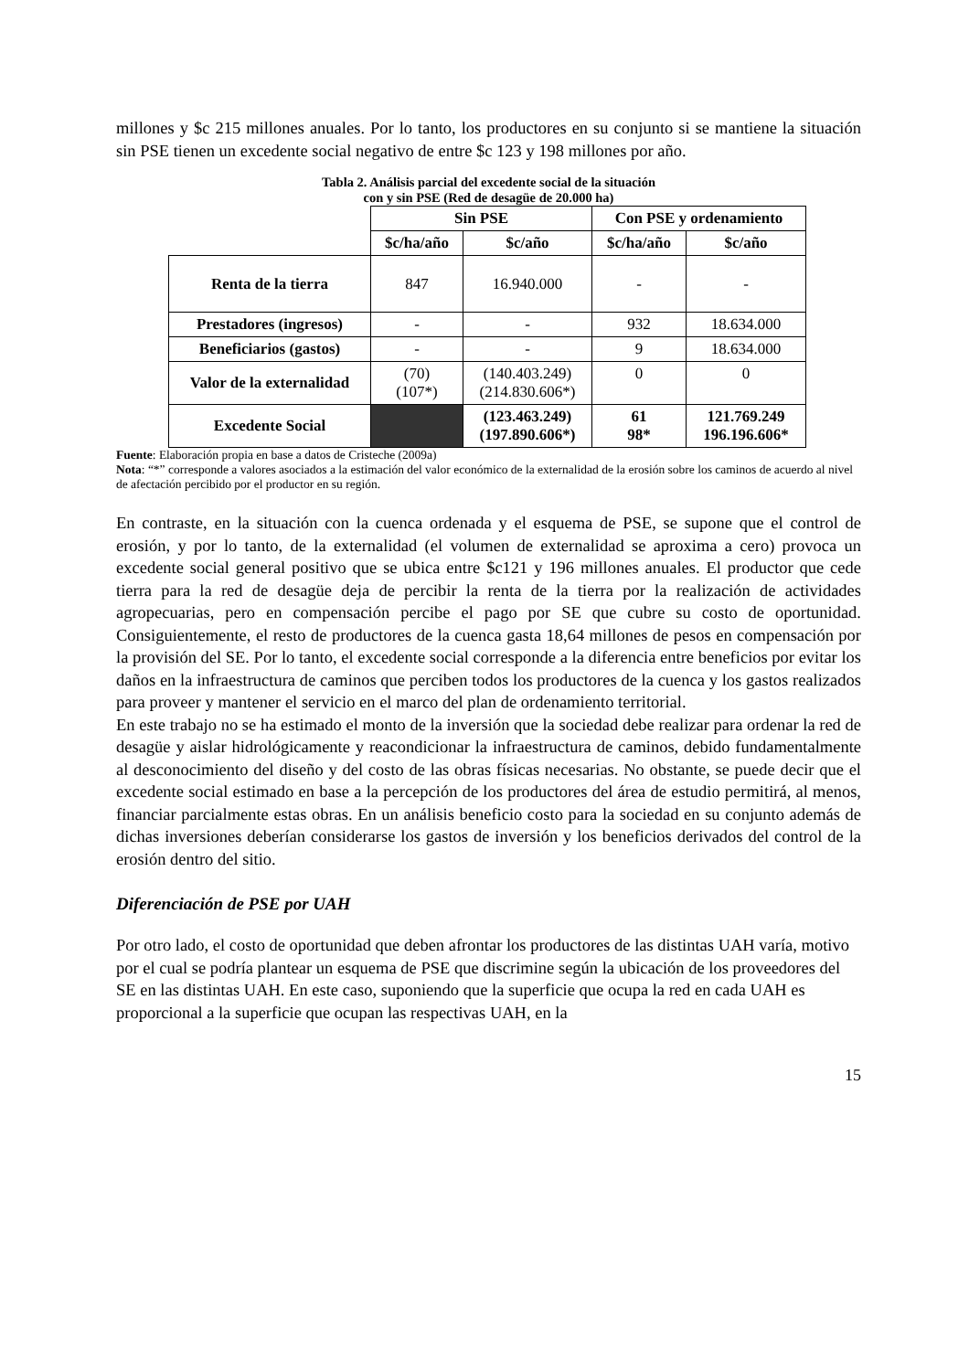millones y $c 215 millones anuales. Por lo tanto, los productores en su conjunto si se mantiene la situación sin PSE tienen un excedente social negativo de entre $c 123 y 198 millones por año.
Tabla 2. Análisis parcial del excedente social de la situación
con y sin PSE (Red de desagüe de 20.000 ha)
| | Sin PSE | | Con PSE y ordenamiento | |
| | $c/ha/año | $c/año | $c/ha/año | $c/año |
| Renta de la tierra | 847 | 16.940.000 | - | - |
| Prestadores (ingresos) | - | - | 932 | 18.634.000 |
| Beneficiarios (gastos) | - | - | 9 | 18.634.000 |
| Valor de la externalidad | (70) (107*) | (140.403.249) (214.830.606*) | 0 | 0 |
| Excedente Social | | (123.463.249) (197.890.606*) | 61 98* | 121.769.249 196.196.606* |
Fuente: Elaboración propia en base a datos de Cristeche (2009a)
Nota: “*” corresponde a valores asociados a la estimación del valor económico de la externalidad de la erosión sobre los caminos de acuerdo al nivel de afectación percibido por el productor en su región.
En contraste, en la situación con la cuenca ordenada y el esquema de PSE, se supone que el control de erosión, y por lo tanto, de la externalidad (el volumen de externalidad se aproxima a cero) provoca un excedente social general positivo que se ubica entre $c121 y 196 millones anuales. El productor que cede tierra para la red de desagüe deja de percibir la renta de la tierra por la realización de actividades agropecuarias, pero en compensación percibe el pago por SE que cubre su costo de oportunidad. Consiguientemente, el resto de productores de la cuenca gasta 18,64 millones de pesos en compensación por la provisión del SE. Por lo tanto, el excedente social corresponde a la diferencia entre beneficios por evitar los daños en la infraestructura de caminos que perciben todos los productores de la cuenca y los gastos realizados para proveer y mantener el servicio en el marco del plan de ordenamiento territorial.
En este trabajo no se ha estimado el monto de la inversión que la sociedad debe realizar para ordenar la red de desagüe y aislar hidrológicamente y reacondicionar la infraestructura de caminos, debido fundamentalmente al desconocimiento del diseño y del costo de las obras físicas necesarias. No obstante, se puede decir que el excedente social estimado en base a la percepción de los productores del área de estudio permitirá, al menos, financiar parcialmente estas obras. En un análisis beneficio costo para la sociedad en su conjunto además de dichas inversiones deberían considerarse los gastos de inversión y los beneficios derivados del control de la erosión dentro del sitio.
Diferenciación de PSE por UAH
Por otro lado, el costo de oportunidad que deben afrontar los productores de las distintas UAH varía, motivo por el cual se podría plantear un esquema de PSE que discrimine según la ubicación de los proveedores del SE en las distintas UAH. En este caso, suponiendo que la superficie que ocupa la red en cada UAH es proporcional a la superficie que ocupan las respectivas UAH, en la
15